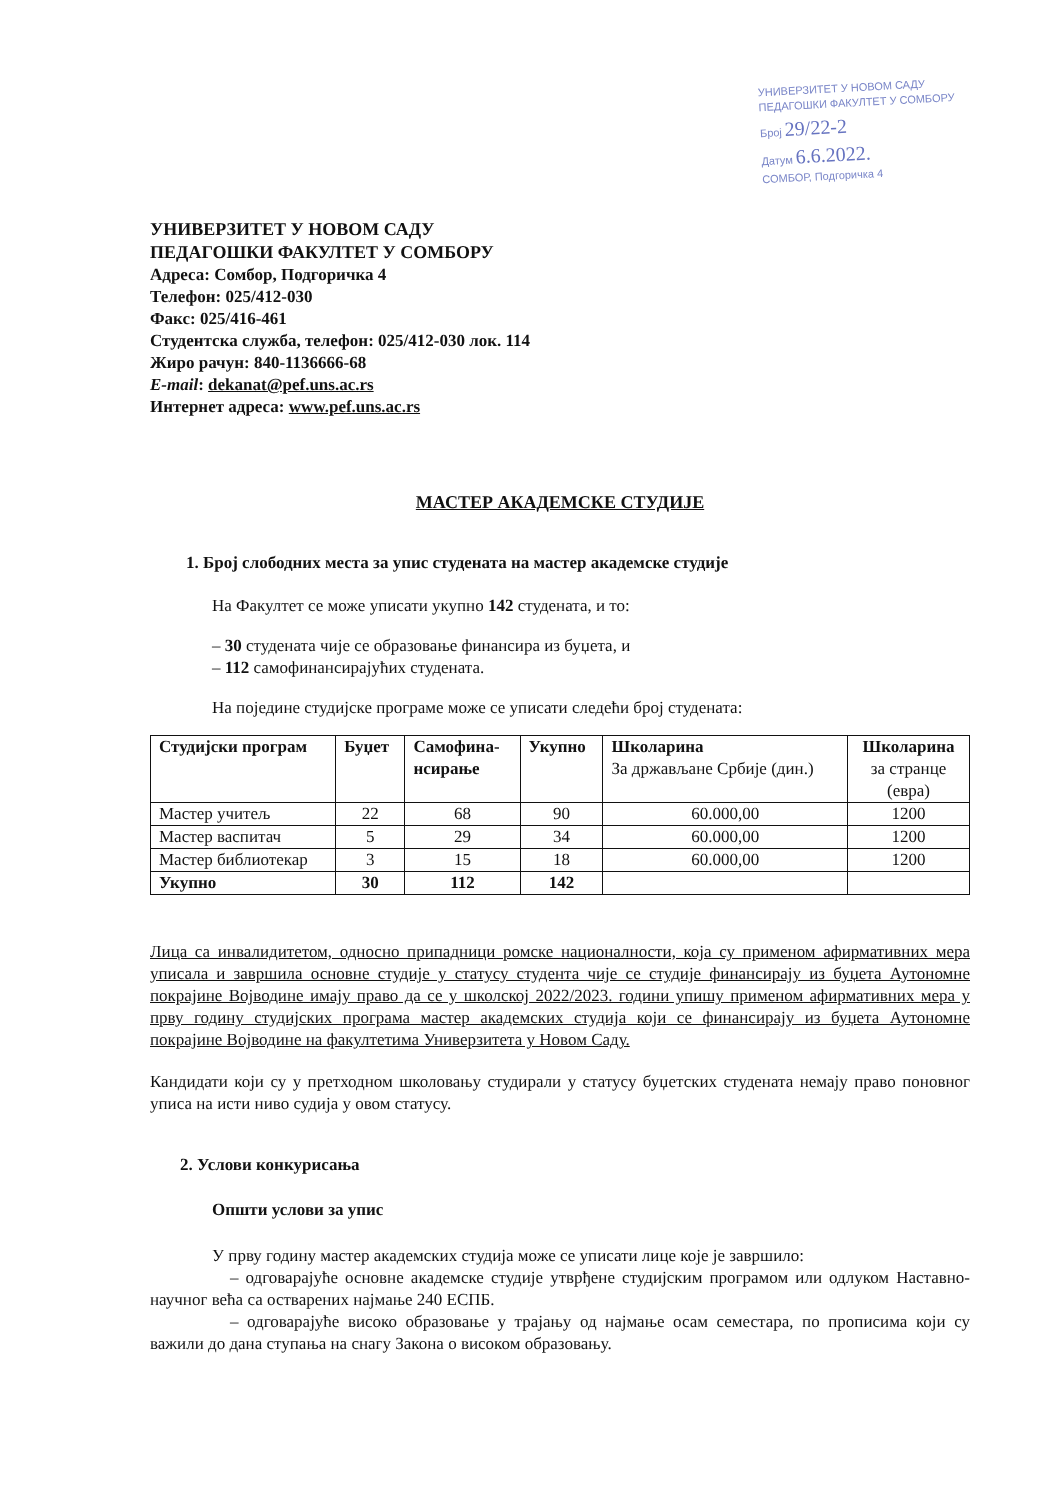УНИВЕРЗИТЕТ У НОВОМ САДУ
ПЕДАГОШКИ ФАКУЛТЕТ У СОМБОРУ
Број 29/22-2
Датум 6.6.2022.
СОМБОР, Подгоричка 4
УНИВЕРЗИТЕТ У НОВОМ САДУ
ПЕДАГОШКИ ФАКУЛТЕТ У СОМБОРУ
Адреса: Сомбор, Подгоричка 4
Телефон: 025/412-030
Факс: 025/416-461
Студентска служба, телефон: 025/412-030 лок. 114
Жиро рачун: 840-1136666-68
E-mail: dekanat@pef.uns.ac.rs
Интернет адреса: www.pef.uns.ac.rs
МАСТЕР АКАДЕМСКЕ СТУДИЈЕ
1. Број слободних места за упис студената на мастер академске студије
На Факултет се може уписати укупно 142 студената, и то:
– 30 студената чије се образовање финансира из буџета, и
– 112 самофинансирајућих студената.
На поједине студијске програме може се уписати следећи број студената:
| Студијски програм | Буџет | Самофина- нсирање | Укупно | Школарина За држављане Србије (дин.) | Школарина за странце (евра) |
| --- | --- | --- | --- | --- | --- |
| Мастер учитељ | 22 | 68 | 90 | 60.000,00 | 1200 |
| Мастер васпитач | 5 | 29 | 34 | 60.000,00 | 1200 |
| Мастер библиотекар | 3 | 15 | 18 | 60.000,00 | 1200 |
| Укупно | 30 | 112 | 142 | | |
Лица са инвалидитетом, односно припадници ромске националности, која су применом афирмативних мера уписала и завршила основне студије у статусу студента чије се студије финансирају из буџета Аутономне покрајине Војводине имају право да се у школској 2022/2023. години упишу применом афирмативних мера у прву годину студијских програма мастер академских студија који се финансирају из буџета Аутономне покрајине Војводине на факултетима Универзитета у Новом Саду.
Кандидати који су у претходном школовању студирали у статусу буџетских студената немају право поновног уписа на исти ниво судија у овом статусу.
2. Услови конкурисања
Општи услови за упис
У прву годину мастер академских студија може се уписати лице које је завршило:
– одговарајуће основне академске студије утврђене студијским програмом или одлуком Наставно-научног већа са остварених најмање 240 ЕСПБ.
– одговарајуће високо образовање у трајању од најмање осам семестара, по прописима који су важили до дана ступања на снагу Закона о високом образовању.